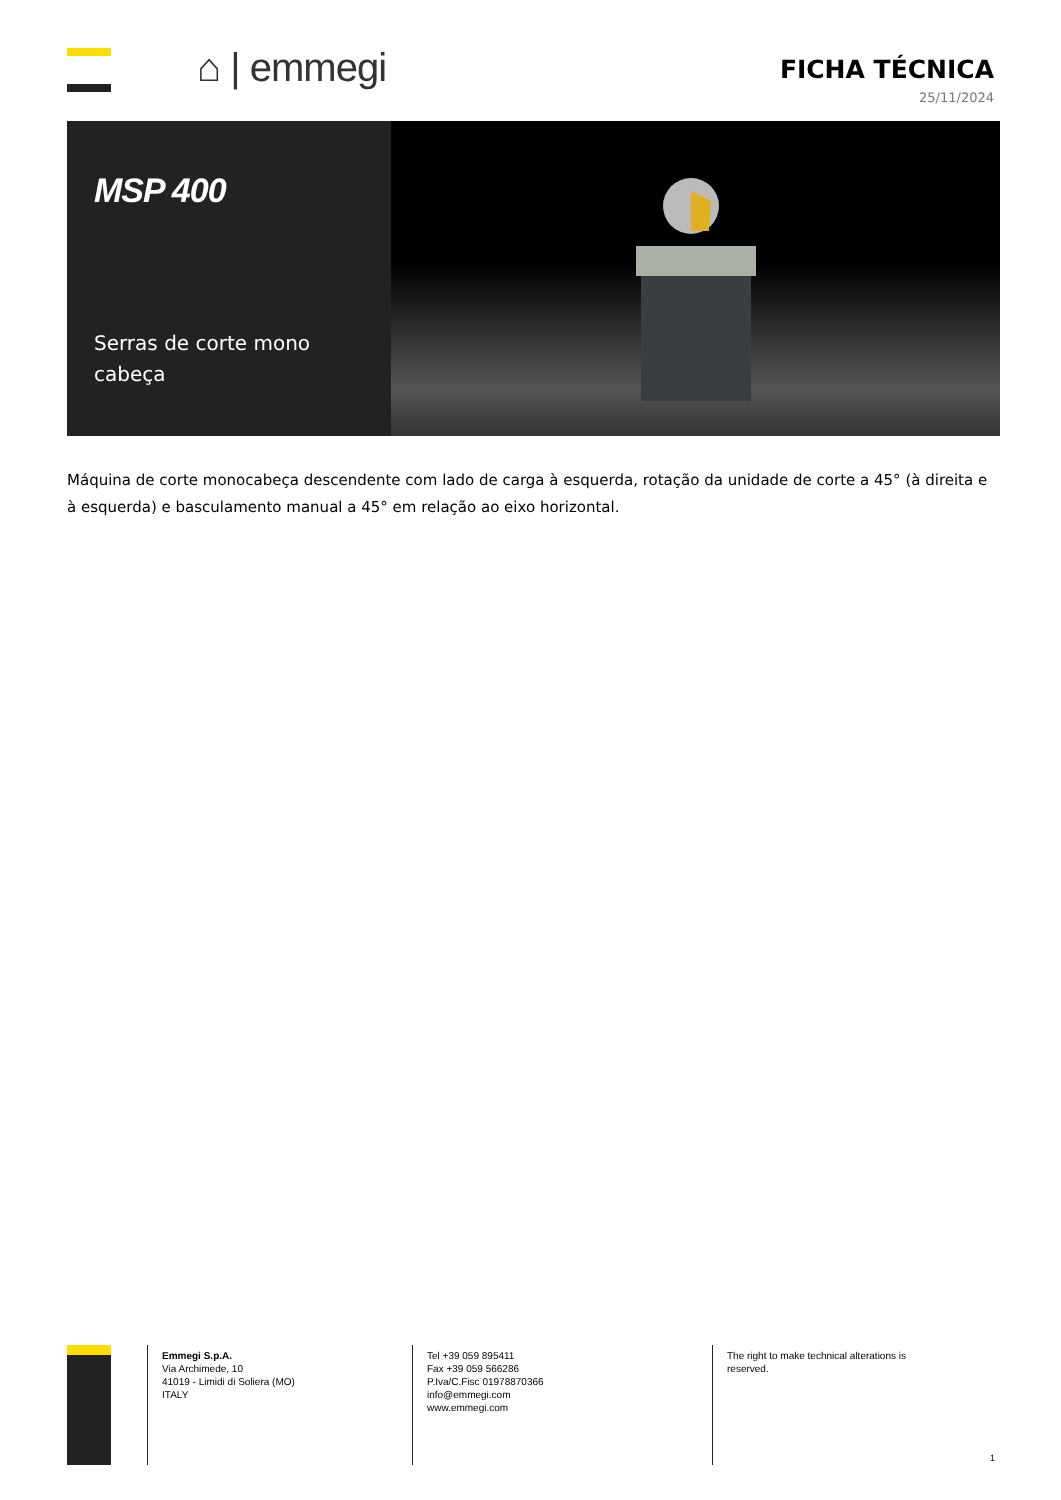⌂ | emmegi
FICHA TÉCNICA
25/11/2024
MSP 400
Serras de corte mono cabeça
Máquina de corte monocabeça descendente com lado de carga à esquerda, rotação da unidade de corte a 45° (à direita e à esquerda) e basculamento manual a 45° em relação ao eixo horizontal.
Emmegi S.p.A.
Via Archimede, 10
41019 - Limidi di Soliera (MO)
ITALY
Tel +39 059 895411
Fax +39 059 566286
P.Iva/C.Fisc 01978870366
info@emmegi.com
www.emmegi.com
The right to make technical alterations is
reserved.
1